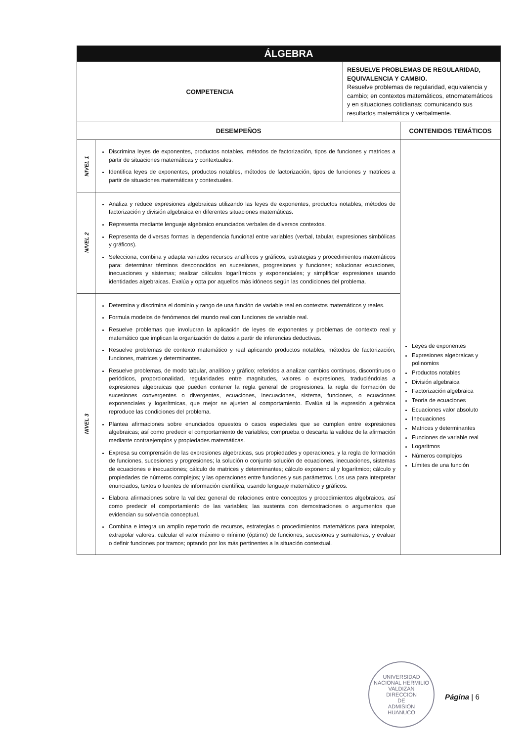| ÁLGEBRA | | | |
| COMPETENCIA | | RESUELVE PROBLEMAS DE REGULARIDAD, EQUIVALENCIA Y CAMBIO. Resuelve problemas de regularidad, equivalencia y cambio; en contextos matemáticos, etnomatemáticos y en situaciones cotidianas; comunicando sus resultados matemática y verbalmente. | |
| DESEMPEÑOS | | | CONTENIDOS TEMÁTICOS |
| NIVEL 1 | Discrimina leyes de exponentes, productos notables, métodos de factorización, tipos de funciones y matrices a partir de situaciones matemáticas y contextuales. Identifica leyes de exponentes, productos notables, métodos de factorización, tipos de funciones y matrices a partir de situaciones matemáticas y contextuales. | | Leyes de exponentes Expresiones algebraicas y polinomios Productos notables División algebraica Factorización algebraica Teoría de ecuaciones Ecuaciones valor absoluto Inecuaciones Matrices y determinantes Funciones de variable real Logaritmos Números complejos Límites de una función |
| NIVEL 2 | Analiza y reduce expresiones algebraicas utilizando las leyes de exponentes, productos notables, métodos de factorización y división algebraica en diferentes situaciones matemáticas. Representa mediante lenguaje algebraico enunciados verbales de diversos contextos. Representa de diversas formas la dependencia funcional entre variables (verbal, tabular, expresiones simbólicas y gráficos). Selecciona, combina y adapta variados recursos analíticos y gráficos, estrategias y procedimientos matemáticos para: determinar términos desconocidos en sucesiones, progresiones y funciones; solucionar ecuaciones, inecuaciones y sistemas; realizar cálculos logarítmicos y exponenciales; y simplificar expresiones usando identidades algebraicas. Evalúa y opta por aquellos más idóneos según las condiciones del problema. | | |
| NIVEL 3 | Determina y discrimina el dominio y rango de una función de variable real en contextos matemáticos y reales. Formula modelos de fenómenos del mundo real con funciones de variable real. Resuelve problemas que involucran la aplicación de leyes de exponentes y problemas de contexto real y matemático que implican la organización de datos a partir de inferencias deductivas. Resuelve problemas de contexto matemático y real aplicando productos notables, métodos de factorización, funciones, matrices y determinantes. Resuelve problemas, de modo tabular, analítico y gráfico; referidos a analizar cambios continuos, discontinuos o periódicos, proporcionalidad, regularidades entre magnitudes, valores o expresiones, traduciéndolas a expresiones algebraicas que pueden contener la regla general de progresiones, la regla de formación de sucesiones convergentes o divergentes, ecuaciones, inecuaciones, sistema, funciones, o ecuaciones exponenciales y logarítmicas, que mejor se ajusten al comportamiento. Evalúa si la expresión algebraica reproduce las condiciones del problema. Plantea afirmaciones sobre enunciados opuestos o casos especiales que se cumplen entre expresiones algebraicas; así como predecir el comportamiento de variables; comprueba o descarta la validez de la afirmación mediante contraejemplos y propiedades matemáticas. Expresa su comprensión de las expresiones algebraicas, sus propiedades y operaciones, y la regla de formación de funciones, sucesiones y progresiones; la solución o conjunto solución de ecuaciones, inecuaciones, sistemas de ecuaciones e inecuaciones; cálculo de matrices y determinantes; cálculo exponencial y logarítmico; cálculo y propiedades de números complejos; y las operaciones entre funciones y sus parámetros. Los usa para interpretar enunciados, textos o fuentes de información científica, usando lenguaje matemático y gráficos. Elabora afirmaciones sobre la validez general de relaciones entre conceptos y procedimientos algebraicos, así como predecir el comportamiento de las variables; las sustenta con demostraciones o argumentos que evidencian su solvencia conceptual. Combina e integra un amplio repertorio de recursos, estrategias o procedimientos matemáticos para interpolar, extrapolar valores, calcular el valor máximo o mínimo (óptimo) de funciones, sucesiones y sumatorias; y evaluar o definir funciones por tramos; optando por los más pertinentes a la situación contextual. | | |
UNIVERSIDAD NACIONAL HERMILIO VALDIZAN
DIRECCION
DE
ADMISION
HUANUCO
Página | 6